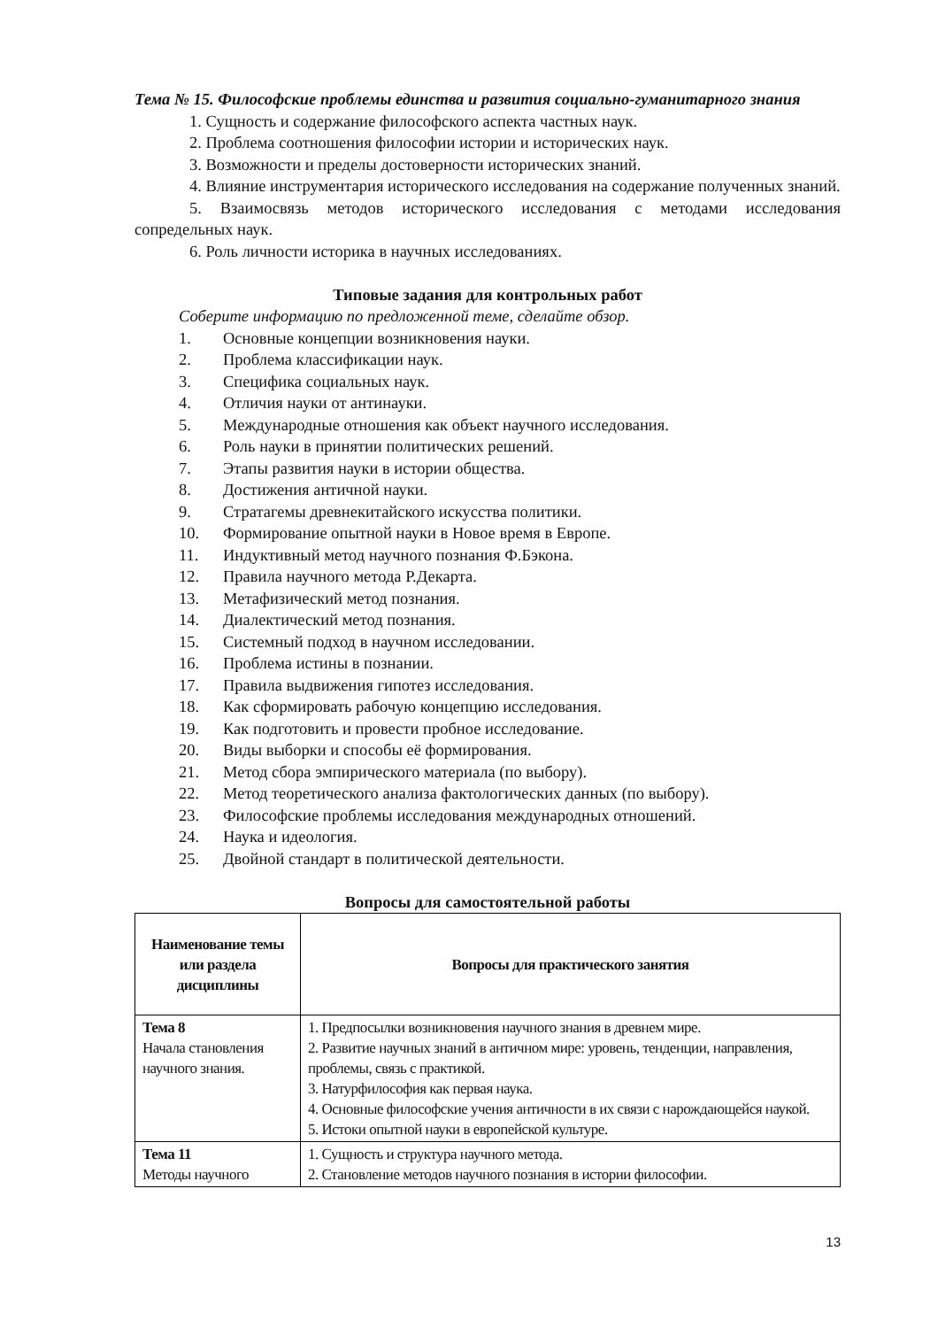Тема № 15. Философские проблемы единства и развития социально-гуманитарного знания
1. Сущность и содержание философского аспекта частных наук.
2. Проблема соотношения философии истории и исторических наук.
3. Возможности и пределы достоверности исторических знаний.
4. Влияние инструментария исторического исследования на содержание полученных знаний.
5. Взаимосвязь методов исторического исследования с методами исследования сопредельных наук.
6. Роль личности историка в научных исследованиях.
Типовые задания для контрольных работ
Соберите информацию по предложенной теме, сделайте обзор.
1. Основные концепции возникновения науки.
2. Проблема классификации наук.
3. Специфика социальных наук.
4. Отличия науки от антинауки.
5. Международные отношения как объект научного исследования.
6. Роль науки в принятии политических решений.
7. Этапы развития науки в истории общества.
8. Достижения античной науки.
9. Стратагемы древнекитайского искусства политики.
10. Формирование опытной науки в Новое время в Европе.
11. Индуктивный метод научного познания Ф.Бэкона.
12. Правила научного метода Р.Декарта.
13. Метафизический метод познания.
14. Диалектический метод познания.
15. Системный подход в научном исследовании.
16. Проблема истины в познании.
17. Правила выдвижения гипотез исследования.
18. Как сформировать рабочую концепцию исследования.
19. Как подготовить и провести пробное исследование.
20. Виды выборки и способы её формирования.
21. Метод сбора эмпирического материала (по выбору).
22. Метод теоретического анализа фактологических данных (по выбору).
23. Философские проблемы исследования международных отношений.
24. Наука и идеология.
25. Двойной стандарт в политической деятельности.
Вопросы для самостоятельной работы
| Наименование темы или раздела дисциплины | Вопросы для практического занятия |
| --- | --- |
| Тема 8 Начала становления научного знания. | 1. Предпосылки возникновения научного знания в древнем мире. 2. Развитие научных знаний в античном мире: уровень, тенденции, направления, проблемы, связь с практикой. 3. Натурфилософия как первая наука. 4. Основные философские учения античности в их связи с нарождающейся наукой. 5. Истоки опытной науки в европейской культуре. |
| Тема 11 Методы научного | 1. Сущность и структура научного метода. 2. Становление методов научного познания в истории философии. |
13